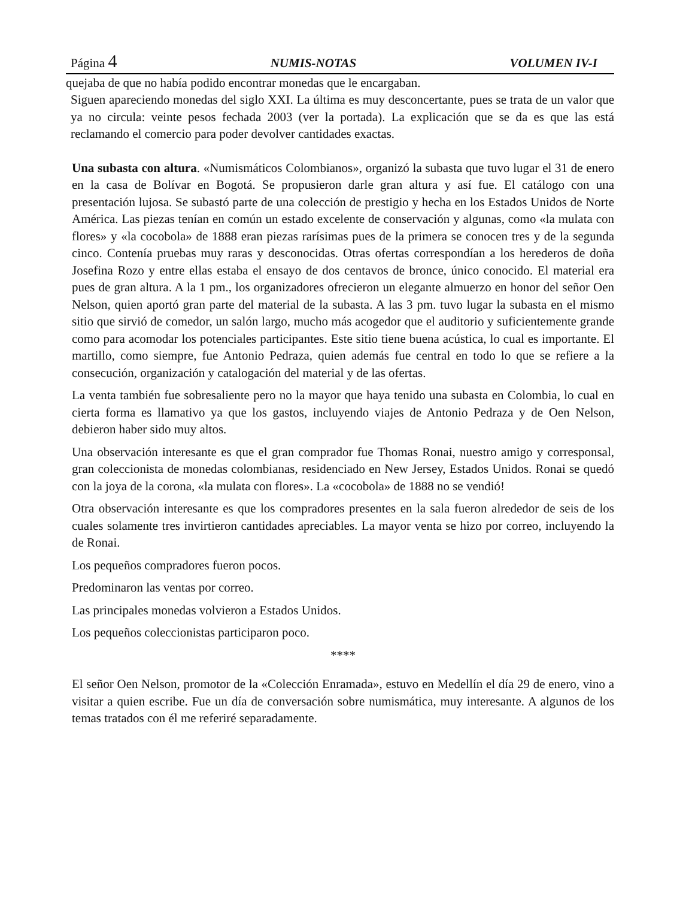Página 4 NUMIS-NOTAS VOLUMEN IV-I
quejaba de que no había podido encontrar monedas que le encargaban.
Siguen apareciendo monedas del siglo XXI. La última es muy desconcertante, pues se trata de un valor que ya no circula: veinte pesos fechada 2003 (ver la portada). La explicación que se da es que las está reclamando el comercio para poder devolver cantidades exactas.
Una subasta con altura. «Numismáticos Colombianos», organizó la subasta que tuvo lugar el 31 de enero en la casa de Bolívar en Bogotá. Se propusieron darle gran altura y así fue. El catálogo con una presentación lujosa. Se subastó parte de una colección de prestigio y hecha en los Estados Unidos de Norte América. Las piezas tenían en común un estado excelente de conservación y algunas, como «la mulata con flores» y «la cocobola» de 1888 eran piezas rarísimas pues de la primera se conocen tres y de la segunda cinco. Contenía pruebas muy raras y desconocidas. Otras ofertas correspondían a los herederos de doña Josefina Rozo y entre ellas estaba el ensayo de dos centavos de bronce, único conocido. El material era pues de gran altura. A la 1 pm., los organizadores ofrecieron un elegante almuerzo en honor del señor Oen Nelson, quien aportó gran parte del material de la subasta. A las 3 pm. tuvo lugar la subasta en el mismo sitio que sirvió de comedor, un salón largo, mucho más acogedor que el auditorio y suficientemente grande como para acomodar los potenciales participantes. Este sitio tiene buena acústica, lo cual es importante. El martillo, como siempre, fue Antonio Pedraza, quien además fue central en todo lo que se refiere a la consecución, organización y catalogación del material y de las ofertas.
La venta también fue sobresaliente pero no la mayor que haya tenido una subasta en Colombia, lo cual en cierta forma es llamativo ya que los gastos, incluyendo viajes de Antonio Pedraza y de Oen Nelson, debieron haber sido muy altos.
Una observación interesante es que el gran comprador fue Thomas Ronai, nuestro amigo y corresponsal, gran coleccionista de monedas colombianas, residenciado en New Jersey, Estados Unidos. Ronai se quedó con la joya de la corona, «la mulata con flores». La «cocobola» de 1888 no se vendió!
Otra observación interesante es que los compradores presentes en la sala fueron alrededor de seis de los cuales solamente tres invirtieron cantidades apreciables. La mayor venta se hizo por correo, incluyendo la de Ronai.
Los pequeños compradores fueron pocos.
Predominaron las ventas por correo.
Las principales monedas volvieron a Estados Unidos.
Los pequeños coleccionistas participaron poco.
****
El señor Oen Nelson, promotor de la «Colección Enramada», estuvo en Medellín el día 29 de enero, vino a visitar a quien escribe. Fue un día de conversación sobre numismática, muy interesante. A algunos de los temas tratados con él me referiré separadamente.